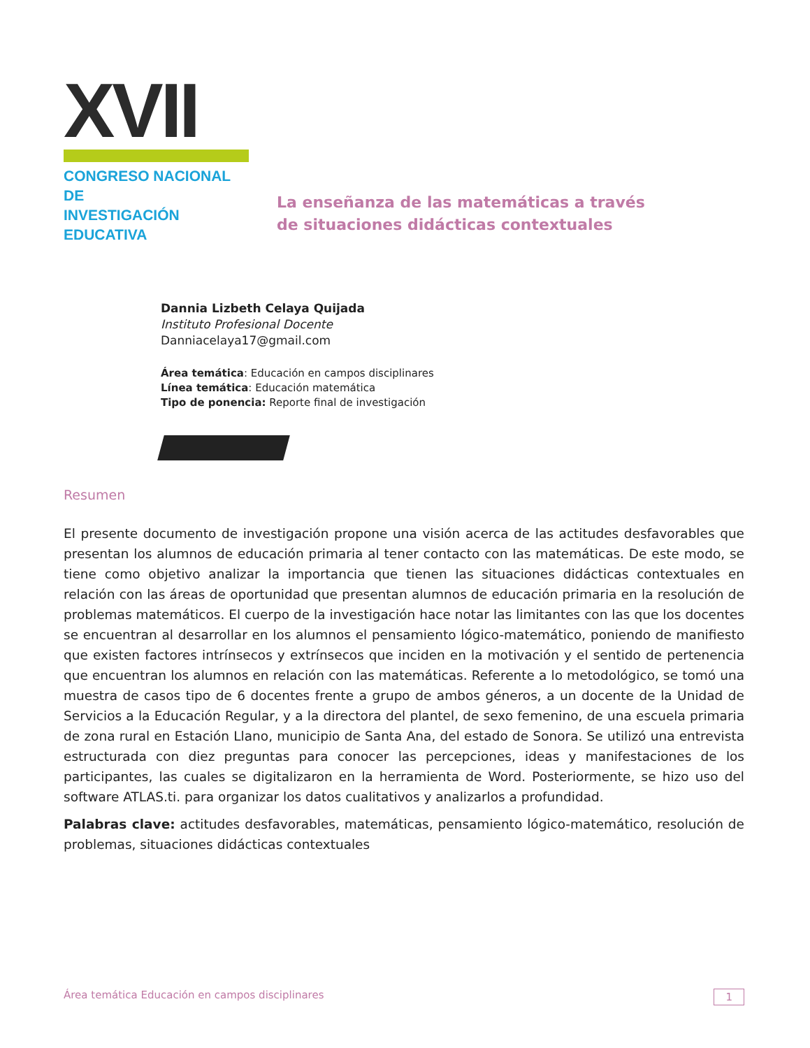XVII
CONGRESO NACIONAL DE
INVESTIGACIÓN EDUCATIVA
La enseñanza de las matemáticas a través
de situaciones didácticas contextuales
Dannia Lizbeth Celaya Quijada
Instituto Profesional Docente
Danniacelaya17@gmail.com
Área temática: Educación en campos disciplinares
Línea temática: Educación matemática
Tipo de ponencia: Reporte final de investigación
Resumen
El presente documento de investigación propone una visión acerca de las actitudes desfavorables que presentan los alumnos de educación primaria al tener contacto con las matemáticas. De este modo, se tiene como objetivo analizar la importancia que tienen las situaciones didácticas contextuales en relación con las áreas de oportunidad que presentan alumnos de educación primaria en la resolución de problemas matemáticos. El cuerpo de la investigación hace notar las limitantes con las que los docentes se encuentran al desarrollar en los alumnos el pensamiento lógico-matemático, poniendo de manifiesto que existen factores intrínsecos y extrínsecos que inciden en la motivación y el sentido de pertenencia que encuentran los alumnos en relación con las matemáticas. Referente a lo metodológico, se tomó una muestra de casos tipo de 6 docentes frente a grupo de ambos géneros, a un docente de la Unidad de Servicios a la Educación Regular, y a la directora del plantel, de sexo femenino, de una escuela primaria de zona rural en Estación Llano, municipio de Santa Ana, del estado de Sonora. Se utilizó una entrevista estructurada con diez preguntas para conocer las percepciones, ideas y manifestaciones de los participantes, las cuales se digitalizaron en la herramienta de Word. Posteriormente, se hizo uso del software ATLAS.ti. para organizar los datos cualitativos y analizarlos a profundidad.
Palabras clave: actitudes desfavorables, matemáticas, pensamiento lógico-matemático, resolución de problemas, situaciones didácticas contextuales
Área temática Educación en campos disciplinares 1